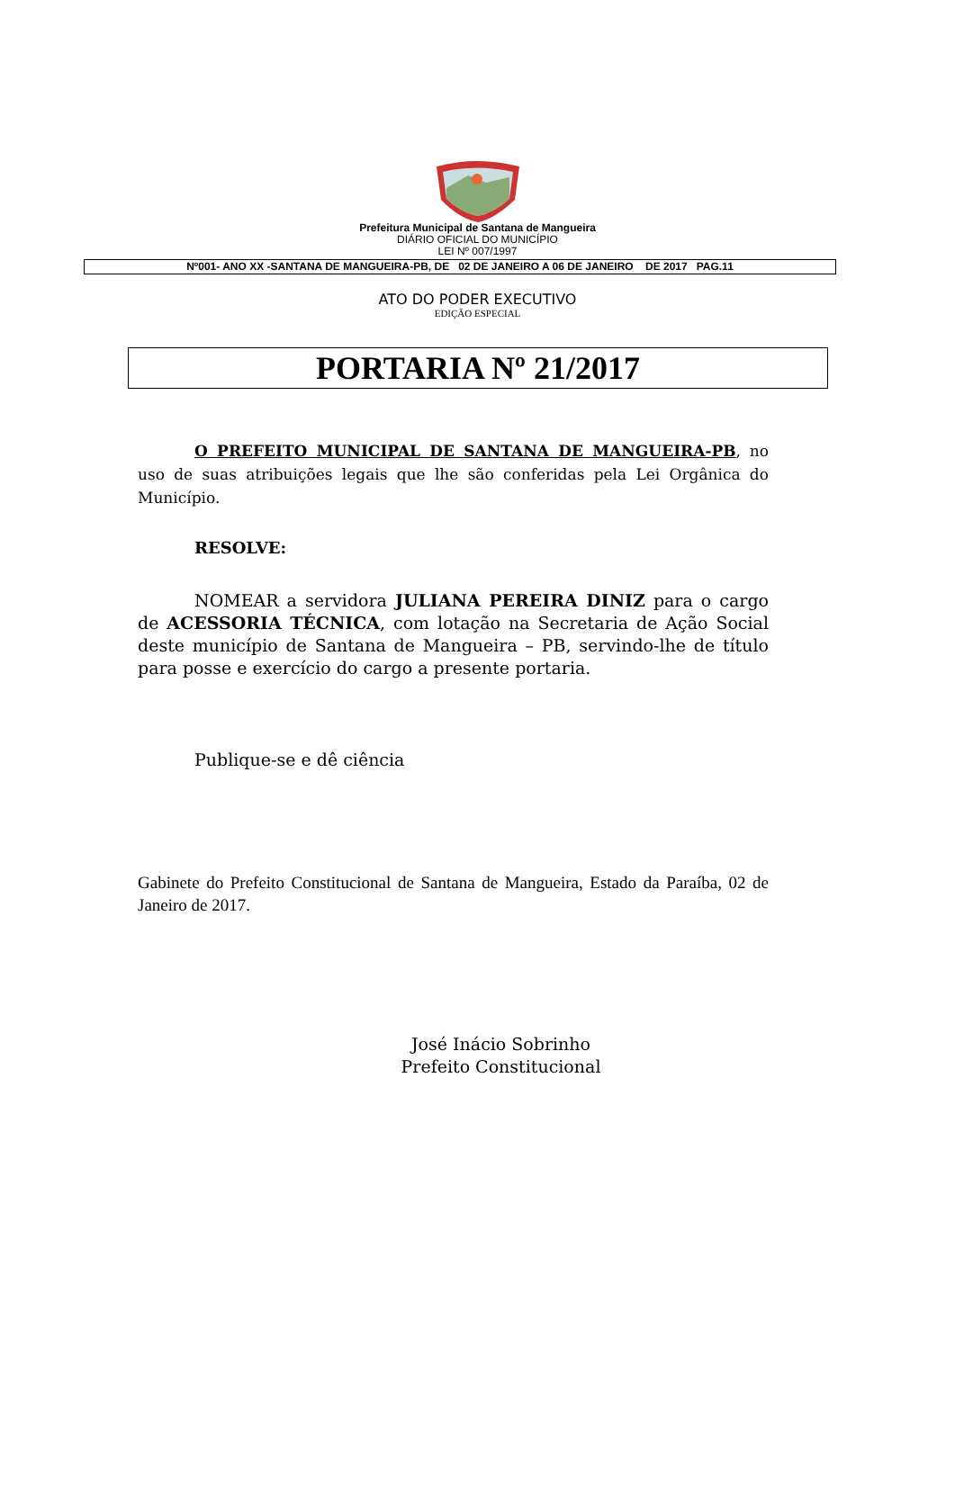Prefeitura Municipal de Santana de Mangueira
DIÁRIO OFICIAL DO MUNICÍPIO
LEI Nº 007/1997
Nº001- ANO XX -SANTANA DE MANGUEIRA-PB, DE 02 DE JANEIRO A 06 DE JANEIRO DE 2017 PAG.11
ATO DO PODER EXECUTIVO
EDIÇÃO ESPECIAL
PORTARIA Nº 21/2017
O PREFEITO MUNICIPAL DE SANTANA DE MANGUEIRA-PB, no uso de suas atribuições legais que lhe são conferidas pela Lei Orgânica do Município.
RESOLVE:
NOMEAR a servidora JULIANA PEREIRA DINIZ para o cargo de ACESSORIA TÉCNICA, com lotação na Secretaria de Ação Social deste município de Santana de Mangueira – PB, servindo-lhe de título para posse e exercício do cargo a presente portaria.
Publique-se e dê ciência
Gabinete do Prefeito Constitucional de Santana de Mangueira, Estado da Paraíba, 02 de Janeiro de 2017.
José Inácio Sobrinho
Prefeito Constitucional